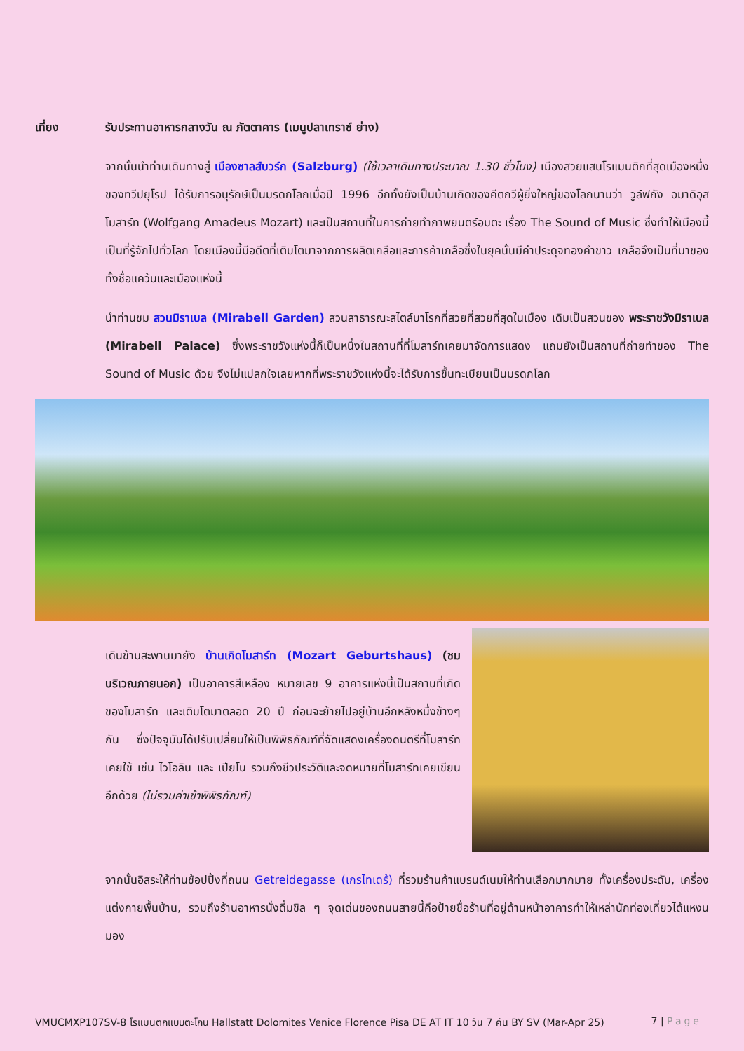เที่ยง รับประทานอาหารกลางวัน ณ ภัตตาคาร (เมนูปลาเทราซ์ ย่าง)
จากนั้นนำท่านเดินทางสู่ เมืองซาลส์บวร์ก (Salzburg) (ใช้เวลาเดินทางประมาณ 1.30 ชั่วโมง) เมืองสวยแสนโรแมนติกที่สุดเมืองหนึ่งของทวีปยุโรป ได้รับการอนุรักษ์เป็นมรดกโลกเมื่อปี 1996 อีกทั้งยังเป็นบ้านเกิดของคีตกวีผู้ยิ่งใหญ่ของโลกนามว่า วูล์ฟกัง อมาดิอุส โมสาร์ท (Wolfgang Amadeus Mozart) และเป็นสถานที่ในการถ่ายทำภาพยนตร์อมตะ เรื่อง The Sound of Music ซึ่งทำให้เมืองนี้เป็นที่รู้จักไปทั่วโลก โดยเมืองนี้มีอดีตที่เติบโตมาจากการผลิตเกลือและการค้าเกลือซึ่งในยุคนั้นมีค่าประดุจทองคำขาว เกลือจึงเป็นที่มาของทั้งชื่อแคว้นและเมืองแห่งนี้
นำท่านชม สวนมิราเบล (Mirabell Garden) สวนสาธารณะสไตล์บาโรกที่สวยที่สวยที่สุดในเมือง เดิมเป็นสวนของ พระราชวังมิราเบล (Mirabell Palace) ซึ่งพระราชวังแห่งนี้ก็เป็นหนึ่งในสถานที่ที่โมสาร์ทเคยมาจัดการแสดง แถมยังเป็นสถานที่ถ่ายทำของ The Sound of Music ด้วย จึงไม่แปลกใจเลยหากที่พระราชวังแห่งนี้จะได้รับการขึ้นทะเบียนเป็นมรดกโลก
เดินข้ามสะพานมายัง บ้านเกิดโมสาร์ท (Mozart Geburtshaus) (ชมบริเวณภายนอก) เป็นอาคารสีเหลือง หมายเลข 9 อาคารแห่งนี้เป็นสถานที่เกิดของโมสาร์ท และเติบโตมาตลอด 20 ปี ก่อนจะย้ายไปอยู่บ้านอีกหลังหนึ่งข้างๆ กัน ซึ่งปัจจุบันได้ปรับเปลี่ยนให้เป็นพิพิธภัณฑ์ที่จัดแสดงเครื่องดนตรีที่โมสาร์ทเคยใช้ เช่น ไวโอลิน และ เปียโน รวมถึงชีวประวัติและจดหมายที่โมสาร์ทเคยเขียนอีกด้วย (ไม่รวมค่าเข้าพิพิธภัณฑ์)
จากนั้นอิสระให้ท่านช้อปปิ้งที่ถนน Getreidegasse (เกรไทเดร้) ที่รวมร้านค้าแบรนด์เนมให้ท่านเลือกมากมาย ทั้งเครื่องประดับ, เครื่องแต่งกายพื้นบ้าน, รวมถึงร้านอาหารนั่งดื่มชิล ๆ จุดเด่นของถนนสายนี้คือป้ายชื่อร้านที่อยู่ด้านหน้าอาคารทำให้เหล่านักท่องเที่ยวได้แหงนมอง
VMUCMXP107SV-8 โรแมนติกแบบตะโกน Hallstatt Dolomites Venice Florence Pisa DE AT IT 10 วัน 7 คืน BY SV (Mar-Apr 25) 7 | Page